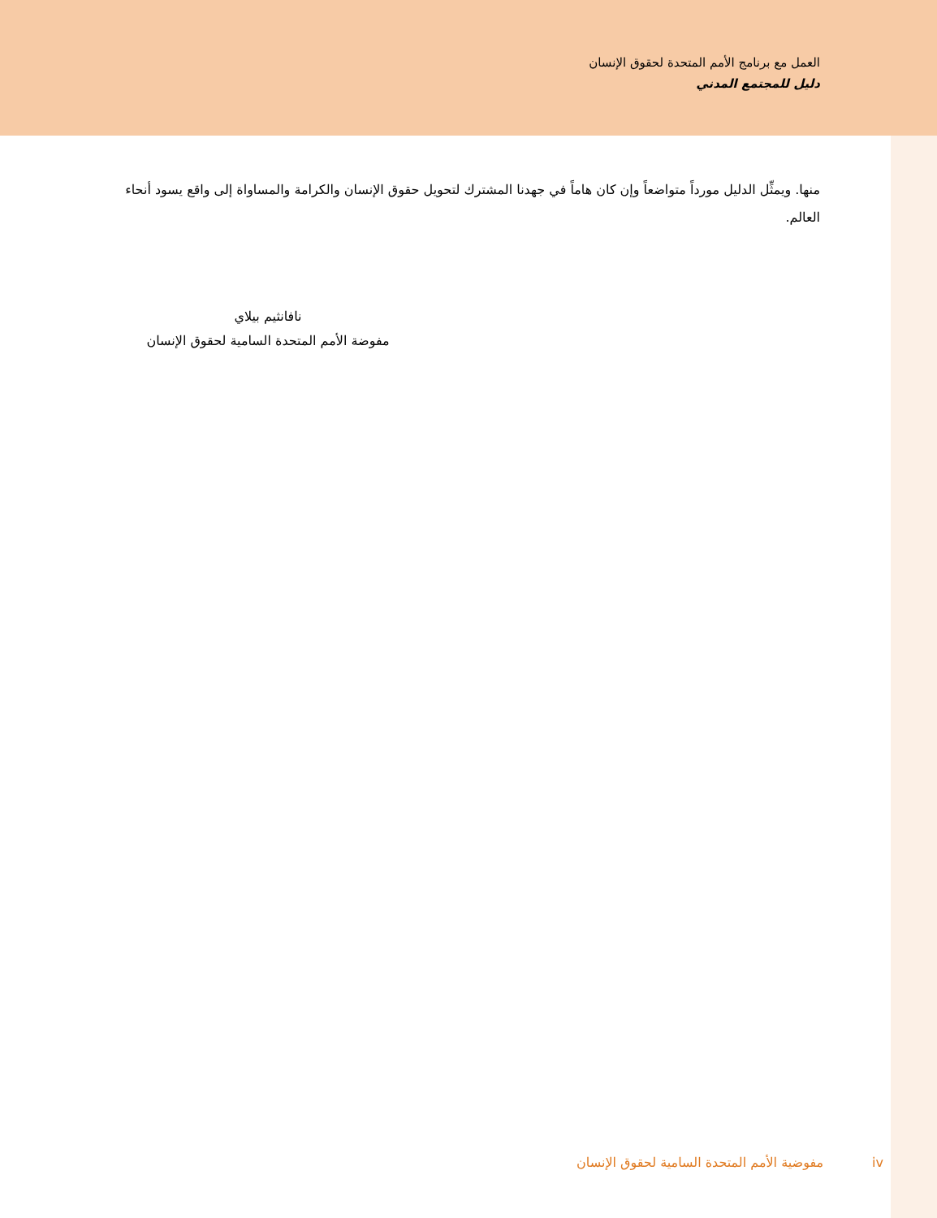العمل مع برنامج الأمم المتحدة لحقوق الإنسان
دليل للمجتمع المدني
منها. ويمثِّل الدليل مورداً متواضعاً وإن كان هاماً في جهدنا المشترك لتحويل حقوق الإنسان والكرامة والمساواة إلى واقع يسود أنحاء العالم.
نافانثيم بيلاي
مفوضة الأمم المتحدة السامية لحقوق الإنسان
iv مفوضية الأمم المتحدة السامية لحقوق الإنسان